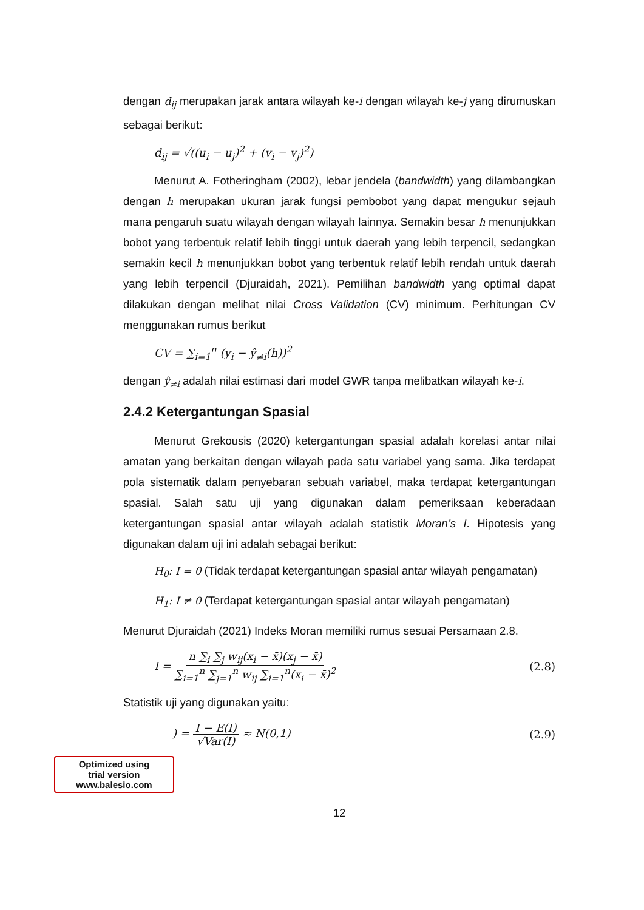dengan d<sub>ij</sub> merupakan jarak antara wilayah ke-i dengan wilayah ke-j yang dirumuskan sebagai berikut:
d<sub>ij</sub> = √((u<sub>i</sub> − u<sub>j</sub>)<sup>2</sup> + (v<sub>i</sub> − v<sub>j</sub>)<sup>2</sup>)
Menurut A. Fotheringham (2002), lebar jendela (bandwidth) yang dilambangkan dengan h merupakan ukuran jarak fungsi pembobot yang dapat mengukur sejauh mana pengaruh suatu wilayah dengan wilayah lainnya. Semakin besar h menunjukkan bobot yang terbentuk relatif lebih tinggi untuk daerah yang lebih terpencil, sedangkan semakin kecil h menunjukkan bobot yang terbentuk relatif lebih rendah untuk daerah yang lebih terpencil (Djuraidah, 2021). Pemilihan bandwidth yang optimal dapat dilakukan dengan melihat nilai Cross Validation (CV) minimum. Perhitungan CV menggunakan rumus berikut
CV = ∑<sub>i=1</sub><sup>n</sup> (y<sub>i</sub> − ŷ<sub>≠i</sub>(h))<sup>2</sup>
dengan ŷ<sub>≠i</sub> adalah nilai estimasi dari model GWR tanpa melibatkan wilayah ke-i.
2.4.2 Ketergantungan Spasial
Menurut Grekousis (2020) ketergantungan spasial adalah korelasi antar nilai amatan yang berkaitan dengan wilayah pada satu variabel yang sama. Jika terdapat pola sistematik dalam penyebaran sebuah variabel, maka terdapat ketergantungan spasial. Salah satu uji yang digunakan dalam pemeriksaan keberadaan ketergantungan spasial antar wilayah adalah statistik Moran’s I. Hipotesis yang digunakan dalam uji ini adalah sebagai berikut:
H<sub>0</sub>: I = 0 (Tidak terdapat ketergantungan spasial antar wilayah pengamatan)
H<sub>1</sub>: I ≠ 0 (Terdapat ketergantungan spasial antar wilayah pengamatan)
Menurut Djuraidah (2021) Indeks Moran memiliki rumus sesuai Persamaan 2.8.
I = n ∑<sub>i</sub> ∑<sub>j</sub> w<sub>ij</sub>(x<sub>i</sub> − x̄)(x<sub>j</sub> − x̄) ∑<sub>i=1</sub><sup>n</sup> ∑<sub>j=1</sub><sup>n</sup> w<sub>ij</sub> ∑<sub>i=1</sub><sup>n</sup>(x<sub>i</sub> − x̄)<sup>2</sup> (2.8)
Statistik uji yang digunakan yaitu:
) = I − E(I) √Var(I) ≈ N(0,1) (2.9)
Optimized using
trial version
www.balesio.com
12